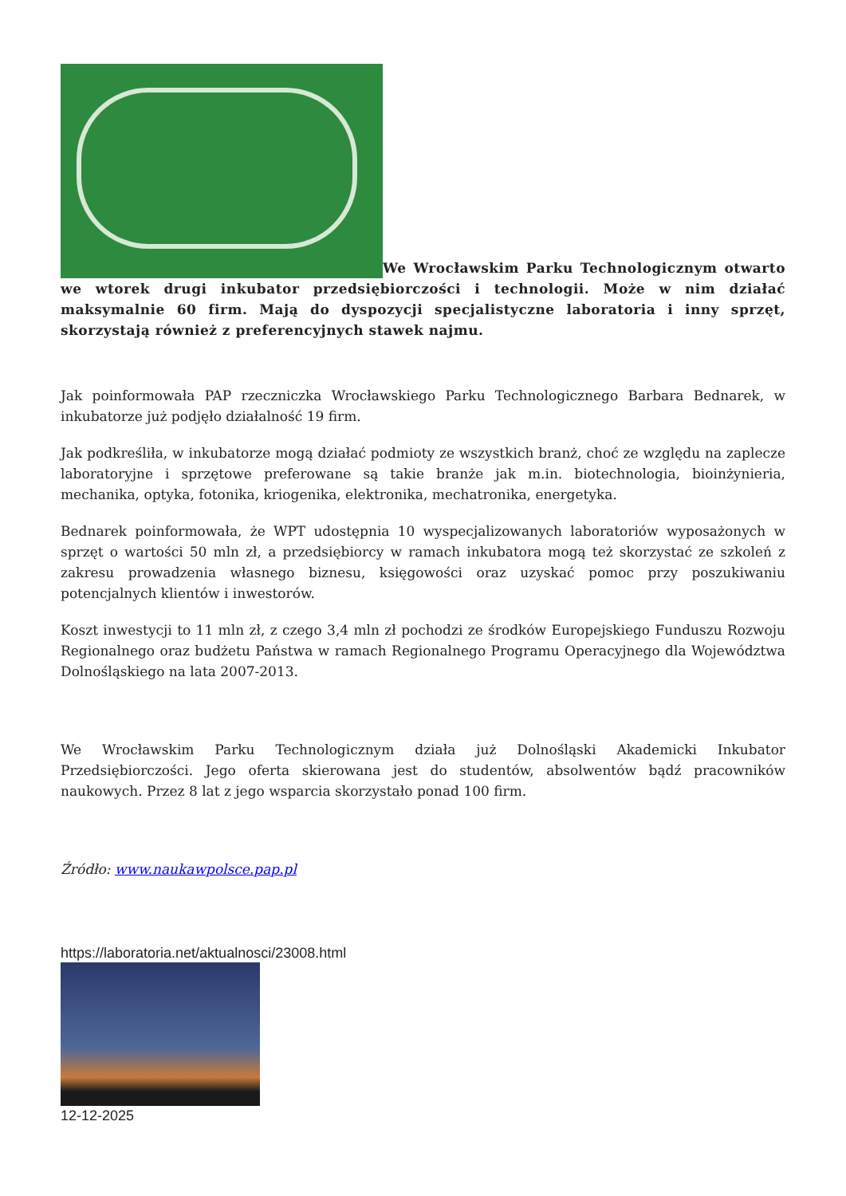We Wrocławskim Parku Technologicznym otwarto we wtorek drugi inkubator przedsiębiorczości i technologii. Może w nim działać maksymalnie 60 firm. Mają do dyspozycji specjalistyczne laboratoria i inny sprzęt, skorzystają również z preferencyjnych stawek najmu.
Jak poinformowała PAP rzeczniczka Wrocławskiego Parku Technologicznego Barbara Bednarek, w inkubatorze już podjęło działalność 19 firm.
Jak podkreśliła, w inkubatorze mogą działać podmioty ze wszystkich branż, choć ze względu na zaplecze laboratoryjne i sprzętowe preferowane są takie branże jak m.in. biotechnologia, bioinżynieria, mechanika, optyka, fotonika, kriogenika, elektronika, mechatronika, energetyka.
Bednarek poinformowała, że WPT udostępnia 10 wyspecjalizowanych laboratoriów wyposażonych w sprzęt o wartości 50 mln zł, a przedsiębiorcy w ramach inkubatora mogą też skorzystać ze szkoleń z zakresu prowadzenia własnego biznesu, księgowości oraz uzyskać pomoc przy poszukiwaniu potencjalnych klientów i inwestorów.
Koszt inwestycji to 11 mln zł, z czego 3,4 mln zł pochodzi ze środków Europejskiego Funduszu Rozwoju Regionalnego oraz budżetu Państwa w ramach Regionalnego Programu Operacyjnego dla Województwa Dolnośląskiego na lata 2007-2013.
We Wrocławskim Parku Technologicznym działa już Dolnośląski Akademicki Inkubator Przedsiębiorczości. Jego oferta skierowana jest do studentów, absolwentów bądź pracowników naukowych. Przez 8 lat z jego wsparcia skorzystało ponad 100 firm.
Źródło: www.naukawpolsce.pap.pl
https://laboratoria.net/aktualnosci/23008.html
12-12-2025